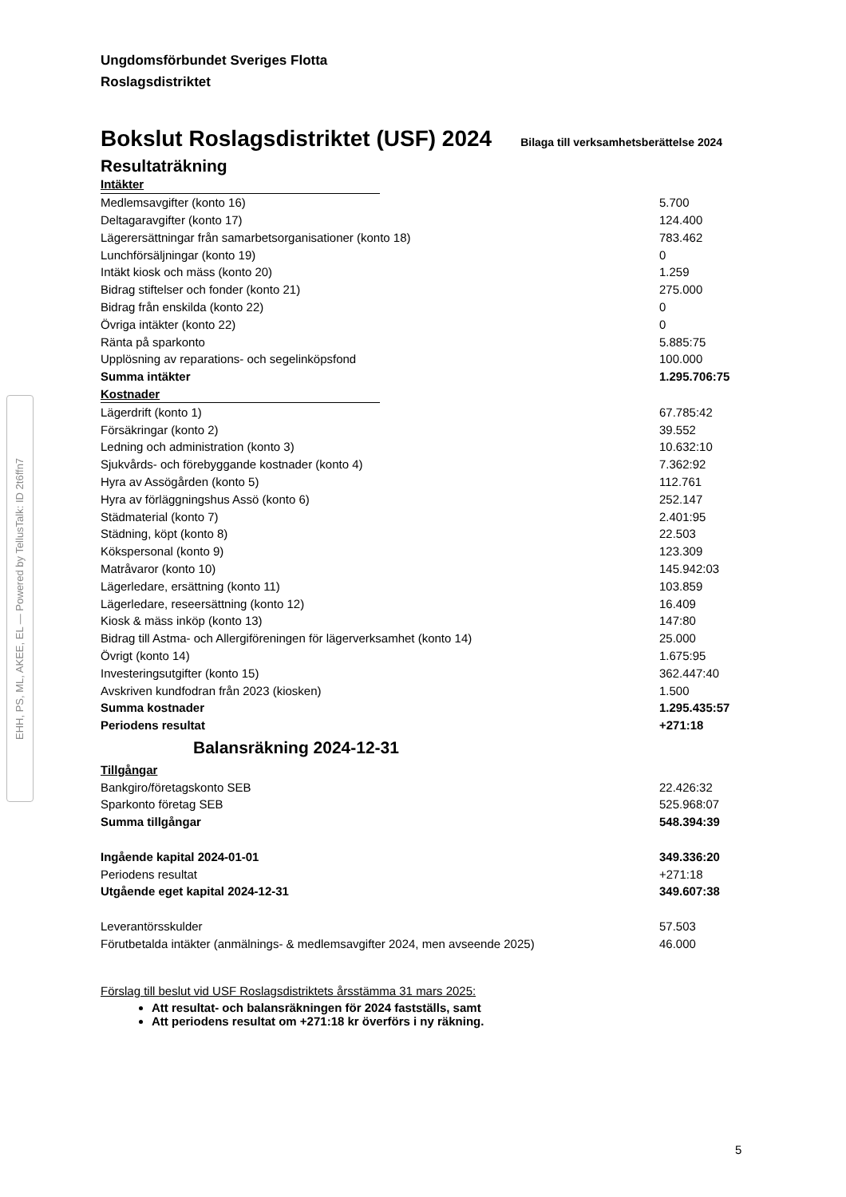EHH, PS, ML, AKEE, EL — Powered by TellusTalk: ID 2t6ffn7
Ungdomsförbundet Sveriges Flotta
Roslagsdistriktet
Bokslut Roslagsdistriktet (USF) 2024 Bilaga till verksamhetsberättelse 2024
Resultaträkning
| Intäkter | | |
| Medlemsavgifter (konto 16) | | 5.700 |
| Deltagaravgifter (konto 17) | | 124.400 |
| Lägerersättningar från samarbetsorganisationer (konto 18) | | 783.462 |
| Lunchförsäljningar (konto 19) | | 0 |
| Intäkt kiosk och mäss (konto 20) | | 1.259 |
| Bidrag stiftelser och fonder (konto 21) | | 275.000 |
| Bidrag från enskilda (konto 22) | | 0 |
| Övriga intäkter (konto 22) | | 0 |
| Ränta på sparkonto | | 5.885:75 |
| Upplösning av reparations- och segelinköpsfond | | 100.000 |
| Summa intäkter | | 1.295.706:75 |
| Kostnader | | |
| Lägerdrift (konto 1) | | 67.785:42 |
| Försäkringar (konto 2) | | 39.552 |
| Ledning och administration (konto 3) | | 10.632:10 |
| Sjukvårds- och förebyggande kostnader (konto 4) | | 7.362:92 |
| Hyra av Assögården (konto 5) | | 112.761 |
| Hyra av förläggningshus Assö (konto 6) | | 252.147 |
| Städmaterial (konto 7) | | 2.401:95 |
| Städning, köpt (konto 8) | | 22.503 |
| Kökspersonal (konto 9) | | 123.309 |
| Matråvaror (konto 10) | | 145.942:03 |
| Lägerledare, ersättning (konto 11) | | 103.859 |
| Lägerledare, reseersättning (konto 12) | | 16.409 |
| Kiosk & mäss inköp (konto 13) | | 147:80 |
| Bidrag till Astma- och Allergiföreningen för lägerverksamhet (konto 14) | | 25.000 |
| Övrigt (konto 14) | | 1.675:95 |
| Investeringsutgifter (konto 15) | | 362.447:40 |
| Avskriven kundfodran från 2023 (kiosken) | | 1.500 |
| Summa kostnader | | 1.295.435:57 |
| Periodens resultat | | +271:18 |
| Balansräkning 2024-12-31 | | |
| Tillgångar | | |
| Bankgiro/företagskonto SEB | | 22.426:32 |
| Sparkonto företag SEB | | 525.968:07 |
| Summa tillgångar | | 548.394:39 |
| Ingående kapital 2024-01-01 | | 349.336:20 |
| Periodens resultat | | +271:18 |
| Utgående eget kapital 2024-12-31 | | 349.607:38 |
| Leverantörsskulder | | 57.503 |
| Förutbetalda intäkter (anmälnings- & medlemsavgifter 2024, men avseende 2025) | | 46.000 |
Förslag till beslut vid USF Roslagsdistriktets årsstämma 31 mars 2025:
Att resultat- och balansräkningen för 2024 fastställs, samt
Att periodens resultat om +271:18 kr överförs i ny räkning.
5